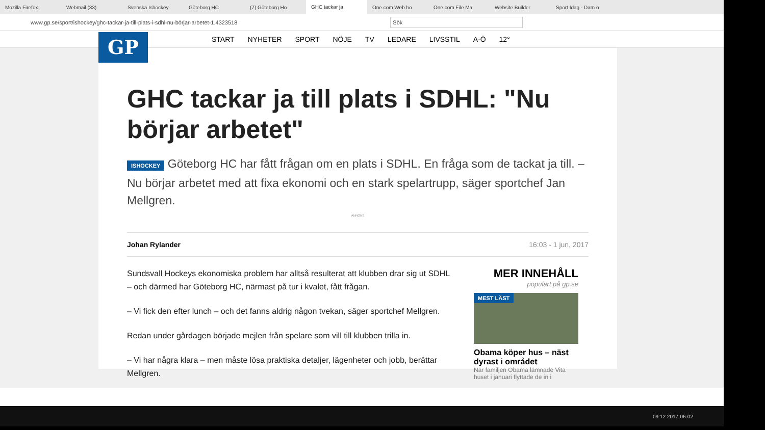Mozilla Firefox Webmail (33) Svenska Ishockey Göteborg HC (7) Göteborg Ho GHC tackar ja One.com Web ho One.com File Ma Website Builder Sport Idag - Dam o
www.gp.se/sport/ishockey/ghc-tackar-ja-till-plats-i-sdhl-nu-börjar-arbetet-1.4323518 Sök
START NYHETER SPORT NÖJE TV LEDARE LIVSSTIL A-Ö 12°
GP
GHC tackar ja till plats i SDHL: "Nu börjar arbetet"
ISHOCKEY Göteborg HC har fått frågan om en plats i SDHL. En fråga som de tackat ja till. – Nu börjar arbetet med att fixa ekonomi och en stark spelartrupp, säger sportchef Jan Mellgren.
ANNONS
Johan Rylander 16:03 - 1 jun, 2017
Sundsvall Hockeys ekonomiska problem har alltså resulterat att klubben drar sig ut SDHL – och därmed har Göteborg HC, närmast på tur i kvalet, fått frågan.
– Vi fick den efter lunch – och det fanns aldrig någon tvekan, säger sportchef Mellgren.
Redan under gårdagen började mejlen från spelare som vill till klubben trilla in.
– Vi har några klara – men måste lösa praktiska detaljer, lägenheter och jobb, berättar Mellgren.
MER INNEHÅLL
populärt på gp.se
MEST LÄST
Obama köper hus – näst dyrast i området
När familjen Obama lämnade Vita huset i januari flyttade de in i
09:12 2017-06-02